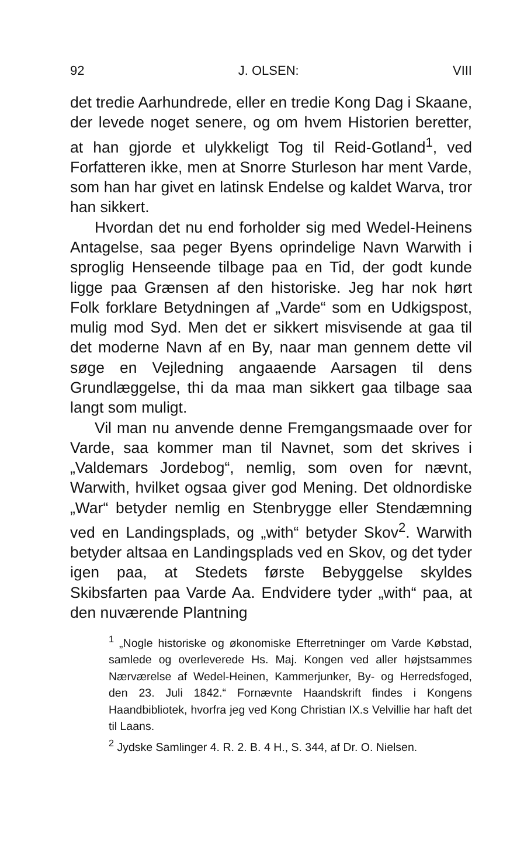92 J. OLSEN: VIII
det tredie Aarhundrede, eller en tredie Kong Dag i Skaane, der levede noget senere, og om hvem Historien beretter, at han gjorde et ulykkeligt Tog til Reid-Gotland<sup>1</sup>, ved Forfatteren ikke, men at Snorre Sturleson har ment Varde, som han har givet en latinsk Endelse og kaldet Warva, tror han sikkert.
Hvordan det nu end forholder sig med Wedel-Heinens Antagelse, saa peger Byens oprindelige Navn Warwith i sproglig Henseende tilbage paa en Tid, der godt kunde ligge paa Grænsen af den historiske. Jeg har nok hørt Folk forklare Betydningen af „Varde“ som en Udkigspost, mulig mod Syd. Men det er sikkert misvisende at gaa til det moderne Navn af en By, naar man gennem dette vil søge en Vejledning angaaende Aarsagen til dens Grundlæggelse, thi da maa man sikkert gaa tilbage saa langt som muligt.
Vil man nu anvende denne Fremgangsmaade over for Varde, saa kommer man til Navnet, som det skrives i „Valdemars Jordebog“, nemlig, som oven for nævnt, Warwith, hvilket ogsaa giver god Mening. Det oldnordiske „War“ betyder nemlig en Stenbrygge eller Stendæmning ved en Landingsplads, og „with“ betyder Skov<sup>2</sup>. Warwith betyder altsaa en Landingsplads ved en Skov, og det tyder igen paa, at Stedets første Bebyggelse skyldes Skibsfarten paa Varde Aa. Endvidere tyder „with“ paa, at den nuværende Plantning
<sup>1</sup> „Nogle historiske og økonomiske Efterretninger om Varde Købstad, samlede og overleverede Hs. Maj. Kongen ved aller højstsammes Nærværelse af Wedel-Heinen, Kammerjunker, By- og Herredsfoged, den 23. Juli 1842.“ Fornævnte Haandskrift findes i Kongens Haandbibliotek, hvorfra jeg ved Kong Christian IX.s Velvillie har haft det til Laans.
<sup>2</sup> Jydske Samlinger 4. R. 2. B. 4 H., S. 344, af Dr. O. Nielsen.